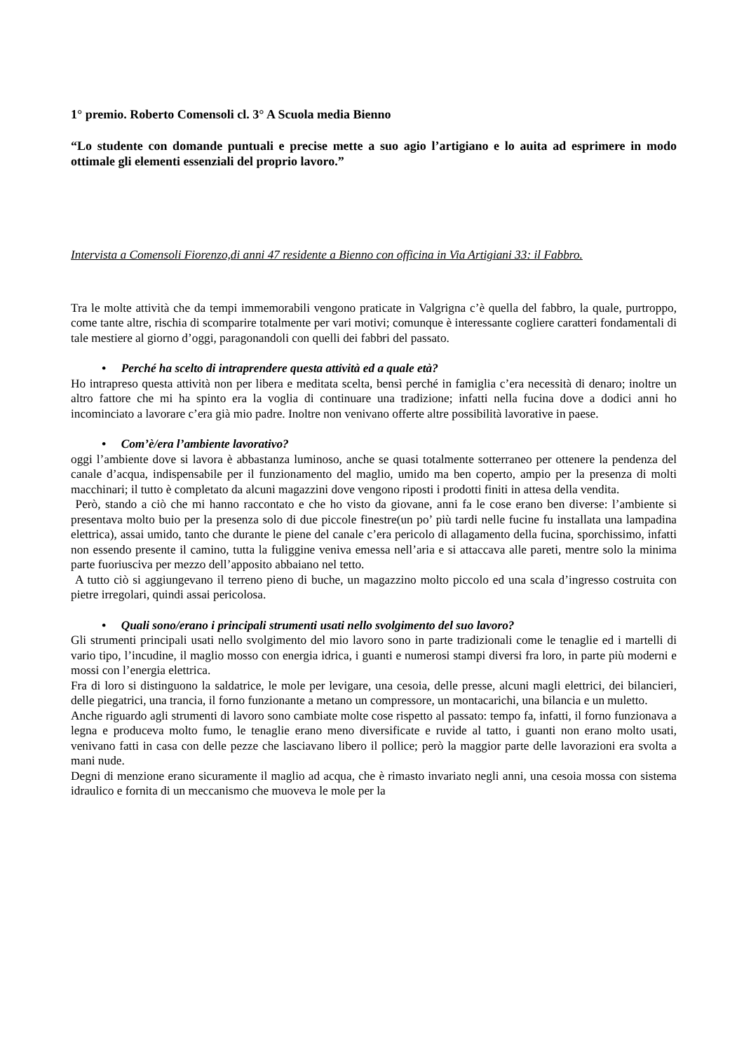1° premio. Roberto Comensoli cl. 3° A Scuola media Bienno
“Lo studente con domande puntuali e precise mette a suo agio l’artigiano e lo auita ad esprimere in modo ottimale gli elementi essenziali del proprio lavoro.”
Intervista a Comensoli Fiorenzo,di anni 47 residente a Bienno con officina in Via Artigiani 33: il Fabbro.
Tra le molte attività che da tempi immemorabili vengono praticate in Valgrigna c’è quella del fabbro, la quale, purtroppo, come tante altre, rischia di scomparire totalmente per vari motivi; comunque è interessante cogliere caratteri fondamentali di tale mestiere al giorno d’oggi, paragonandoli con quelli dei fabbri del passato.
• Perché ha scelto di intraprendere questa attività ed a quale età?
Ho intrapreso questa attività non per libera e meditata scelta, bensì perché in famiglia c’era necessità di denaro; inoltre un altro fattore che mi ha spinto era la voglia di continuare una tradizione; infatti nella fucina dove a dodici anni ho incominciato a lavorare c’era già mio padre. Inoltre non venivano offerte altre possibilità lavorative in paese.
• Com’è/era l’ambiente lavorativo?
oggi l’ambiente dove si lavora è abbastanza luminoso, anche se quasi totalmente sotterraneo per ottenere la pendenza del canale d’acqua, indispensabile per il funzionamento del maglio, umido ma ben coperto, ampio per la presenza di molti macchinari; il tutto è completato da alcuni magazzini dove vengono riposti i prodotti finiti in attesa della vendita.
Però, stando a ciò che mi hanno raccontato e che ho visto da giovane, anni fa le cose erano ben diverse: l’ambiente si presentava molto buio per la presenza solo di due piccole finestre(un po’ più tardi nelle fucine fu installata una lampadina elettrica), assai umido, tanto che durante le piene del canale c’era pericolo di allagamento della fucina, sporchissimo, infatti non essendo presente il camino, tutta la fuliggine veniva emessa nell’aria e si attaccava alle pareti, mentre solo la minima parte fuoriusciva per mezzo dell’apposito abbaiano nel tetto.
A tutto ciò si aggiungevano il terreno pieno di buche, un magazzino molto piccolo ed una scala d’ingresso costruita con pietre irregolari, quindi assai pericolosa.
• Quali sono/erano i principali strumenti usati nello svolgimento del suo lavoro?
Gli strumenti principali usati nello svolgimento del mio lavoro sono in parte tradizionali come le tenaglie ed i martelli di vario tipo, l’incudine, il maglio mosso con energia idrica, i guanti e numerosi stampi diversi fra loro, in parte più moderni e mossi con l’energia elettrica.
Fra di loro si distinguono la saldatrice, le mole per levigare, una cesoia, delle presse, alcuni magli elettrici, dei bilancieri, delle piegatrici, una trancia, il forno funzionante a metano un compressore, un montacarichi, una bilancia e un muletto.
Anche riguardo agli strumenti di lavoro sono cambiate molte cose rispetto al passato: tempo fa, infatti, il forno funzionava a legna e produceva molto fumo, le tenaglie erano meno diversificate e ruvide al tatto, i guanti non erano molto usati, venivano fatti in casa con delle pezze che lasciavano libero il pollice; però la maggior parte delle lavorazioni era svolta a mani nude.
Degni di menzione erano sicuramente il maglio ad acqua, che è rimasto invariato negli anni, una cesoia mossa con sistema idraulico e fornita di un meccanismo che muoveva le mole per la